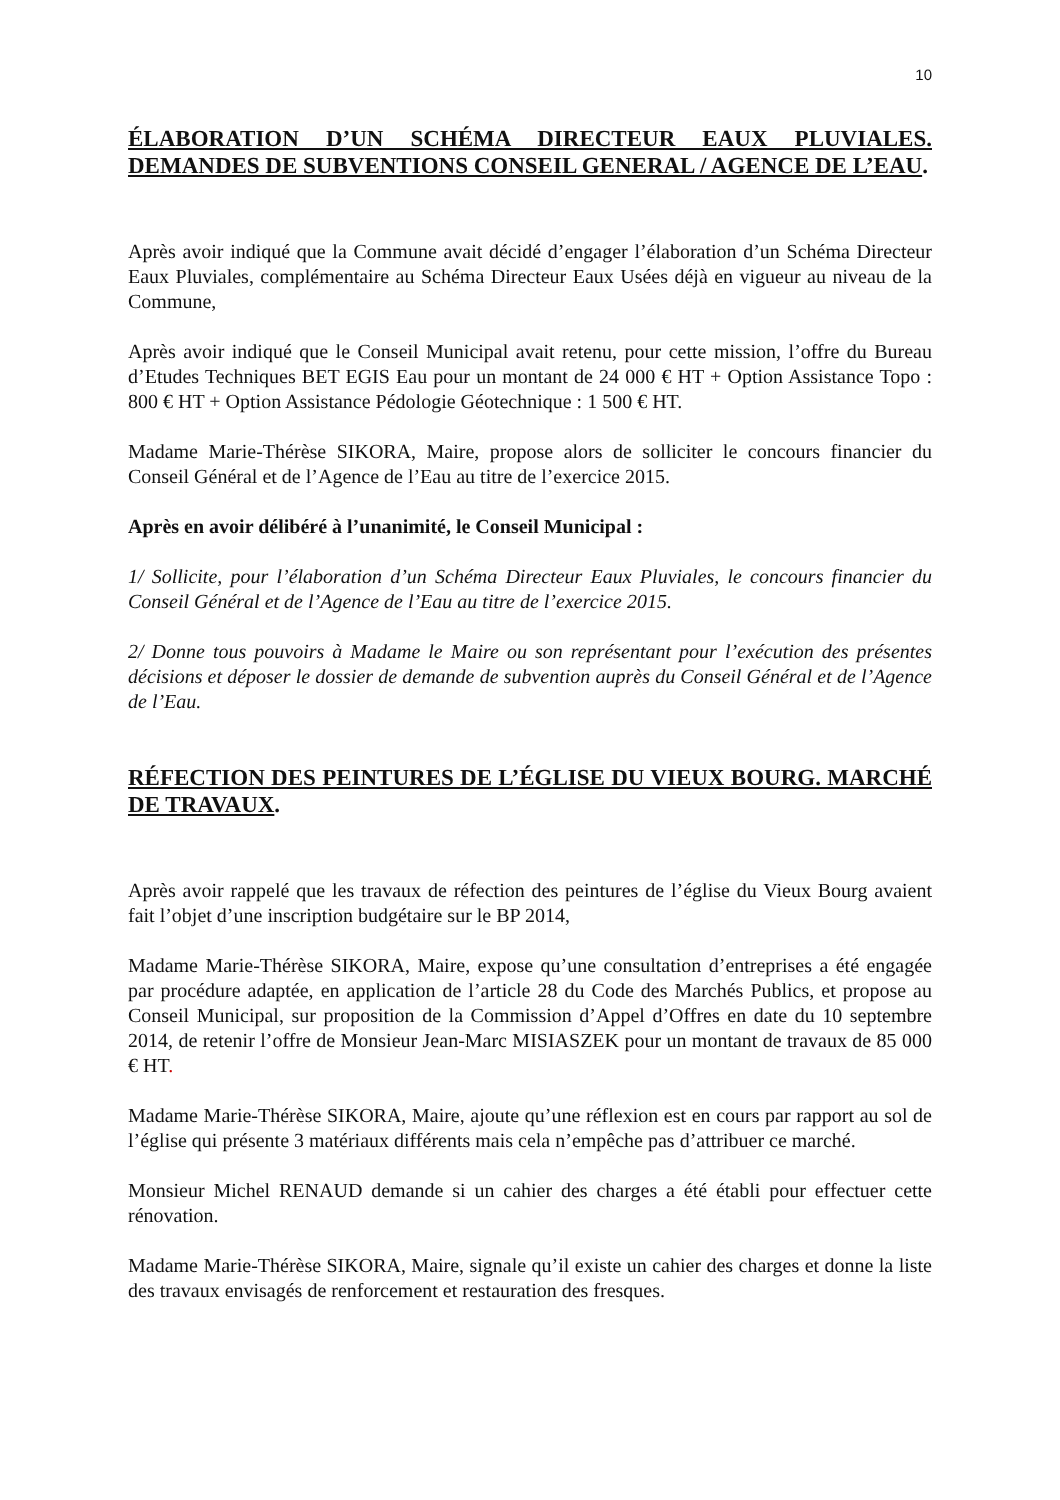10
ÉLABORATION D’UN SCHÉMA DIRECTEUR EAUX PLUVIALES. DEMANDES DE SUBVENTIONS CONSEIL GENERAL / AGENCE DE L’EAU.
Après avoir indiqué que la Commune avait décidé d’engager l’élaboration d’un Schéma Directeur Eaux Pluviales, complémentaire au Schéma Directeur Eaux Usées déjà en vigueur au niveau de la Commune,
Après avoir indiqué que le Conseil Municipal avait retenu, pour cette mission, l’offre du Bureau d’Etudes Techniques BET EGIS Eau pour un montant de 24 000 € HT + Option Assistance Topo : 800 € HT + Option Assistance Pédologie Géotechnique : 1 500 € HT.
Madame Marie-Thérèse SIKORA, Maire, propose alors de solliciter le concours financier du Conseil Général et de l’Agence de l’Eau au titre de l’exercice 2015.
Après en avoir délibéré à l’unanimité, le Conseil Municipal :
1/ Sollicite, pour l’élaboration d’un Schéma Directeur Eaux Pluviales, le concours financier du Conseil Général et de l’Agence de l’Eau au titre de l’exercice 2015.
2/ Donne tous pouvoirs à Madame le Maire ou son représentant pour l’exécution des présentes décisions et déposer le dossier de demande de subvention auprès du Conseil Général et de l’Agence de l’Eau.
RÉFECTION DES PEINTURES DE L’ÉGLISE DU VIEUX BOURG. MARCHÉ DE TRAVAUX.
Après avoir rappelé que les travaux de réfection des peintures de l’église du Vieux Bourg avaient fait l’objet d’une inscription budgétaire sur le BP 2014,
Madame Marie-Thérèse SIKORA, Maire, expose qu’une consultation d’entreprises a été engagée par procédure adaptée, en application de l’article 28 du Code des Marchés Publics, et propose au Conseil Municipal, sur proposition de la Commission d’Appel d’Offres en date du 10 septembre 2014, de retenir l’offre de Monsieur Jean-Marc MISIASZEK pour un montant de travaux de 85 000 € HT.
Madame Marie-Thérèse SIKORA, Maire, ajoute qu’une réflexion est en cours par rapport au sol de l’église qui présente 3 matériaux différents mais cela n’empêche pas d’attribuer ce marché.
Monsieur Michel RENAUD demande si un cahier des charges a été établi pour effectuer cette rénovation.
Madame Marie-Thérèse SIKORA, Maire, signale qu’il existe un cahier des charges et donne la liste des travaux envisagés de renforcement et restauration des fresques.